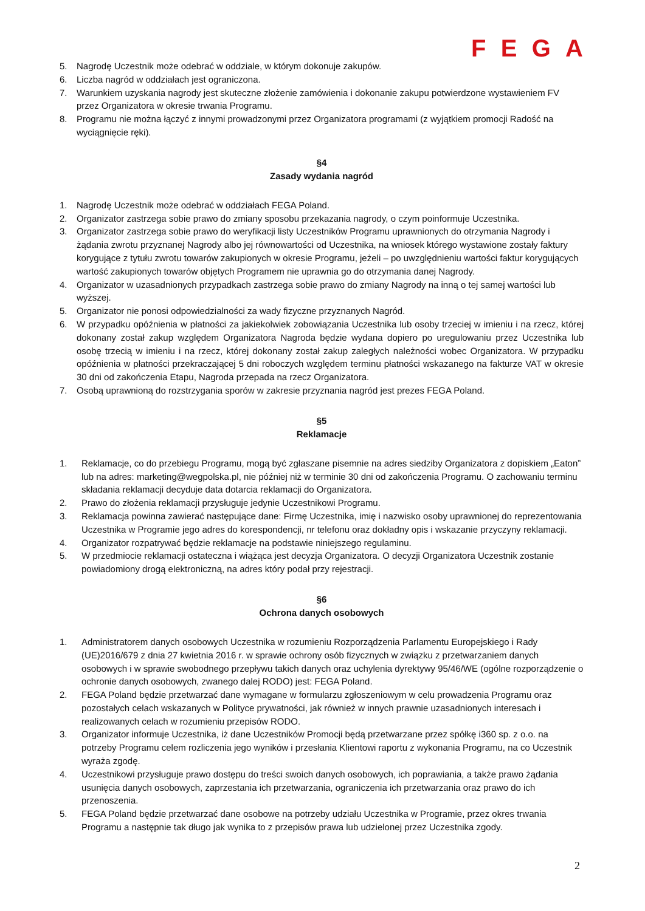FEGA
5. Nagrodę Uczestnik może odebrać w oddziale, w którym dokonuje zakupów.
6. Liczba nagród w oddziałach jest ograniczona.
7. Warunkiem uzyskania nagrody jest skuteczne złożenie zamówienia i dokonanie zakupu potwierdzone wystawieniem FV przez Organizatora w okresie trwania Programu.
8. Programu nie można łączyć z innymi prowadzonymi przez Organizatora programami (z wyjątkiem promocji Radość na wyciągnięcie ręki).
§4
Zasady wydania nagród
1. Nagrodę Uczestnik może odebrać w oddziałach FEGA Poland.
2. Organizator zastrzega sobie prawo do zmiany sposobu przekazania nagrody, o czym poinformuje Uczestnika.
3. Organizator zastrzega sobie prawo do weryfikacji listy Uczestników Programu uprawnionych do otrzymania Nagrody i żądania zwrotu przyznanej Nagrody albo jej równowartości od Uczestnika, na wniosek którego wystawione zostały faktury korygujące z tytułu zwrotu towarów zakupionych w okresie Programu, jeżeli – po uwzględnieniu wartości faktur korygujących wartość zakupionych towarów objętych Programem nie uprawnia go do otrzymania danej Nagrody.
4. Organizator w uzasadnionych przypadkach zastrzega sobie prawo do zmiany Nagrody na inną o tej samej wartości lub wyższej.
5. Organizator nie ponosi odpowiedzialności za wady fizyczne przyznanych Nagród.
6. W przypadku opóźnienia w płatności za jakiekolwiek zobowiązania Uczestnika lub osoby trzeciej w imieniu i na rzecz, której dokonany został zakup względem Organizatora Nagroda będzie wydana dopiero po uregulowaniu przez Uczestnika lub osobę trzecią w imieniu i na rzecz, której dokonany został zakup zaległych należności wobec Organizatora. W przypadku opóźnienia w płatności przekraczającej 5 dni roboczych względem terminu płatności wskazanego na fakturze VAT w okresie 30 dni od zakończenia Etapu, Nagroda przepada na rzecz Organizatora.
7. Osobą uprawnioną do rozstrzygania sporów w zakresie przyznania nagród jest prezes FEGA Poland.
§5
Reklamacje
1. Reklamacje, co do przebiegu Programu, mogą być zgłaszane pisemnie na adres siedziby Organizatora z dopiskiem „Eaton” lub na adres: marketing@wegpolska.pl, nie później niż w terminie 30 dni od zakończenia Programu. O zachowaniu terminu składania reklamacji decyduje data dotarcia reklamacji do Organizatora.
2. Prawo do złożenia reklamacji przysługuje jedynie Uczestnikowi Programu.
3. Reklamacja powinna zawierać następujące dane: Firmę Uczestnika, imię i nazwisko osoby uprawnionej do reprezentowania Uczestnika w Programie jego adres do korespondencji, nr telefonu oraz dokładny opis i wskazanie przyczyny reklamacji.
4. Organizator rozpatrywać będzie reklamacje na podstawie niniejszego regulaminu.
5. W przedmiocie reklamacji ostateczna i wiążąca jest decyzja Organizatora. O decyzji Organizatora Uczestnik zostanie powiadomiony drogą elektroniczną, na adres który podał przy rejestracji.
§6
Ochrona danych osobowych
1. Administratorem danych osobowych Uczestnika w rozumieniu Rozporządzenia Parlamentu Europejskiego i Rady (UE)2016/679 z dnia 27 kwietnia 2016 r. w sprawie ochrony osób fizycznych w związku z przetwarzaniem danych osobowych i w sprawie swobodnego przepływu takich danych oraz uchylenia dyrektywy 95/46/WE (ogólne rozporządzenie o ochronie danych osobowych, zwanego dalej RODO) jest: FEGA Poland.
2. FEGA Poland będzie przetwarzać dane wymagane w formularzu zgłoszeniowym w celu prowadzenia Programu oraz pozostałych celach wskazanych w Polityce prywatności, jak również w innych prawnie uzasadnionych interesach i realizowanych celach w rozumieniu przepisów RODO.
3. Organizator informuje Uczestnika, iż dane Uczestników Promocji będą przetwarzane przez spółkę i360 sp. z o.o. na potrzeby Programu celem rozliczenia jego wyników i przesłania Klientowi raportu z wykonania Programu, na co Uczestnik wyraża zgodę.
4. Uczestnikowi przysługuje prawo dostępu do treści swoich danych osobowych, ich poprawiania, a także prawo żądania usunięcia danych osobowych, zaprzestania ich przetwarzania, ograniczenia ich przetwarzania oraz prawo do ich przenoszenia.
5. FEGA Poland będzie przetwarzać dane osobowe na potrzeby udziału Uczestnika w Programie, przez okres trwania Programu a następnie tak długo jak wynika to z przepisów prawa lub udzielonej przez Uczestnika zgody.
2